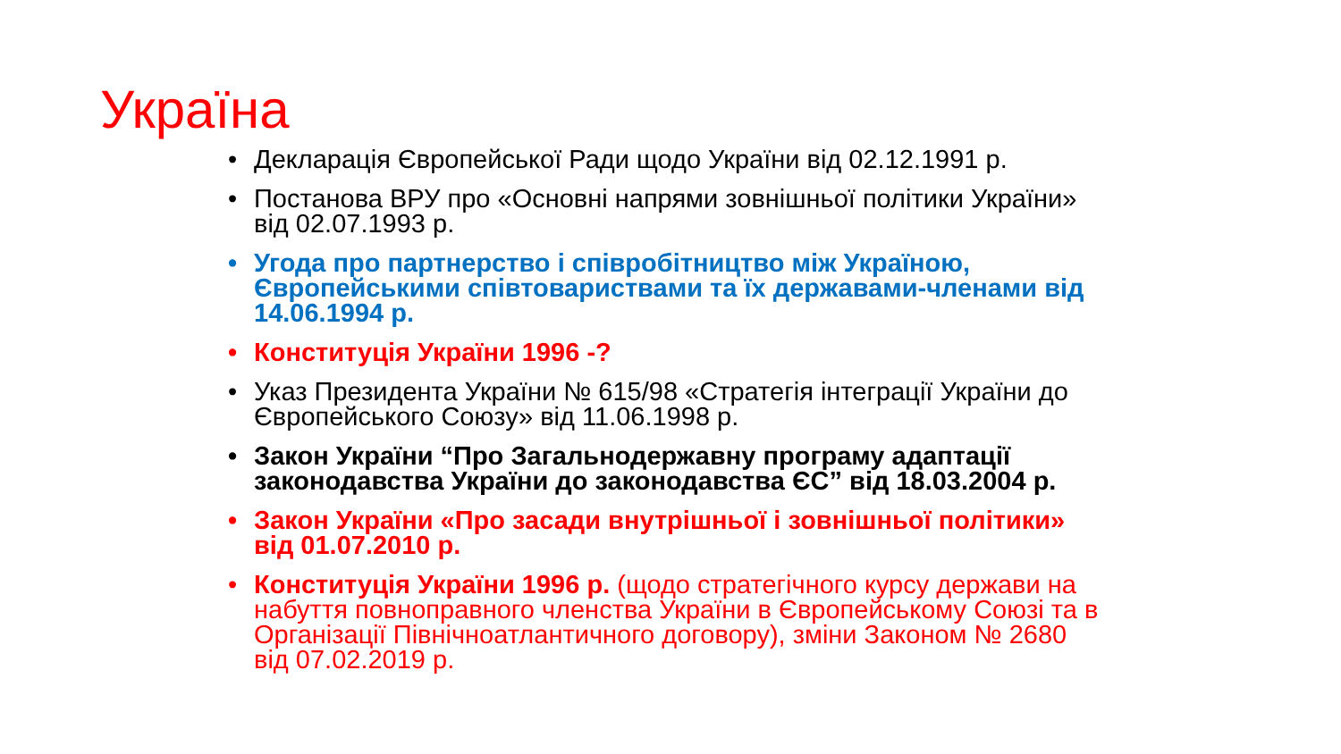Україна
• Декларація Європейської Ради щодо України від 02.12.1991 р.
• Постанова ВРУ про «Основні напрями зовнішньої політики України» від 02.07.1993 р.
• Угода про партнерство і співробітництво між Україною, Європейськими співтовариствами та їх державами-членами від 14.06.1994 р.
• Конституція України 1996 -?
• Указ Президента України № 615/98 «Стратегія інтеграції України до Європейського Союзу» від 11.06.1998 р.
• Закон України “Про Загальнодержавну програму адаптації законодавства України до законодавства ЄС” від 18.03.2004 р.
• Закон України «Про засади внутрішньої і зовнішньої політики» від 01.07.2010 р.
• Конституція України 1996 р. (щодо стратегічного курсу держави на набуття повноправного членства України в Європейському Союзі та в Організації Північноатлантичного договору), зміни Законом № 2680 від 07.02.2019 р.